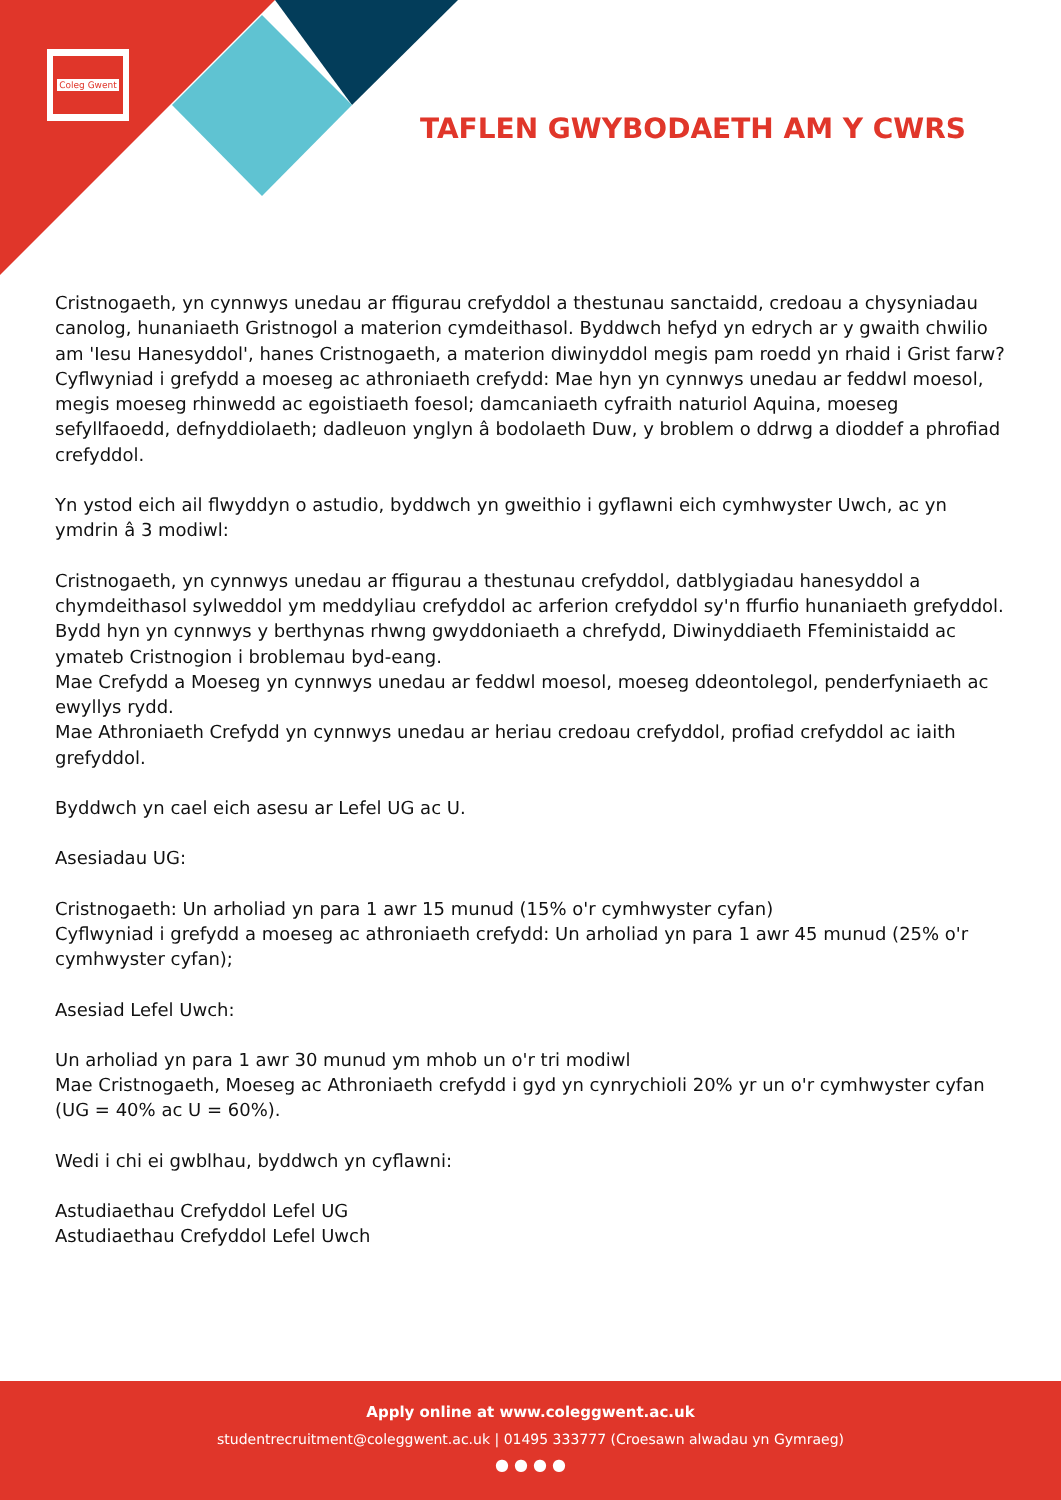Coleg Gwent
TAFLEN GWYBODAETH AM Y CWRS
Cristnogaeth, yn cynnwys unedau ar ffigurau crefyddol a thestunau sanctaidd, credoau a chysyniadau canolog, hunaniaeth Gristnogol a materion cymdeithasol. Byddwch hefyd yn edrych ar y gwaith chwilio am 'Iesu Hanesyddol', hanes Cristnogaeth, a materion diwinyddol megis pam roedd yn rhaid i Grist farw?
Cyflwyniad i grefydd a moeseg ac athroniaeth crefydd: Mae hyn yn cynnwys unedau ar feddwl moesol, megis moeseg rhinwedd ac egoistiaeth foesol; damcaniaeth cyfraith naturiol Aquina, moeseg sefyllfaoedd, defnyddiolaeth; dadleuon ynglyn â bodolaeth Duw, y broblem o ddrwg a dioddef a phrofiad crefyddol.
Yn ystod eich ail flwyddyn o astudio, byddwch yn gweithio i gyflawni eich cymhwyster Uwch, ac yn ymdrin â 3 modiwl:
Cristnogaeth, yn cynnwys unedau ar ffigurau a thestunau crefyddol, datblygiadau hanesyddol a chymdeithasol sylweddol ym meddyliau crefyddol ac arferion crefyddol sy'n ffurfio hunaniaeth grefyddol. Bydd hyn yn cynnwys y berthynas rhwng gwyddoniaeth a chrefydd, Diwinyddiaeth Ffeministaidd ac ymateb Cristnogion i broblemau byd-eang.
Mae Crefydd a Moeseg yn cynnwys unedau ar feddwl moesol, moeseg ddeontolegol, penderfyniaeth ac ewyllys rydd.
Mae Athroniaeth Crefydd yn cynnwys unedau ar heriau credoau crefyddol, profiad crefyddol ac iaith grefyddol.
Byddwch yn cael eich asesu ar Lefel UG ac U.
Asesiadau UG:
Cristnogaeth: Un arholiad yn para 1 awr 15 munud (15% o'r cymhwyster cyfan)
Cyflwyniad i grefydd a moeseg ac athroniaeth crefydd: Un arholiad yn para 1 awr 45 munud (25% o'r cymhwyster cyfan);
Asesiad Lefel Uwch:
Un arholiad yn para 1 awr 30 munud ym mhob un o'r tri modiwl
Mae Cristnogaeth, Moeseg ac Athroniaeth crefydd i gyd yn cynrychioli 20% yr un o'r cymhwyster cyfan (UG = 40% ac U = 60%).
Wedi i chi ei gwblhau, byddwch yn cyflawni:
Astudiaethau Crefyddol Lefel UG
Astudiaethau Crefyddol Lefel Uwch
Apply online at www.coleggwent.ac.uk
studentrecruitment@coleggwent.ac.uk | 01495 333777 (Croesawn alwadau yn Gymraeg)
● ● ● ●